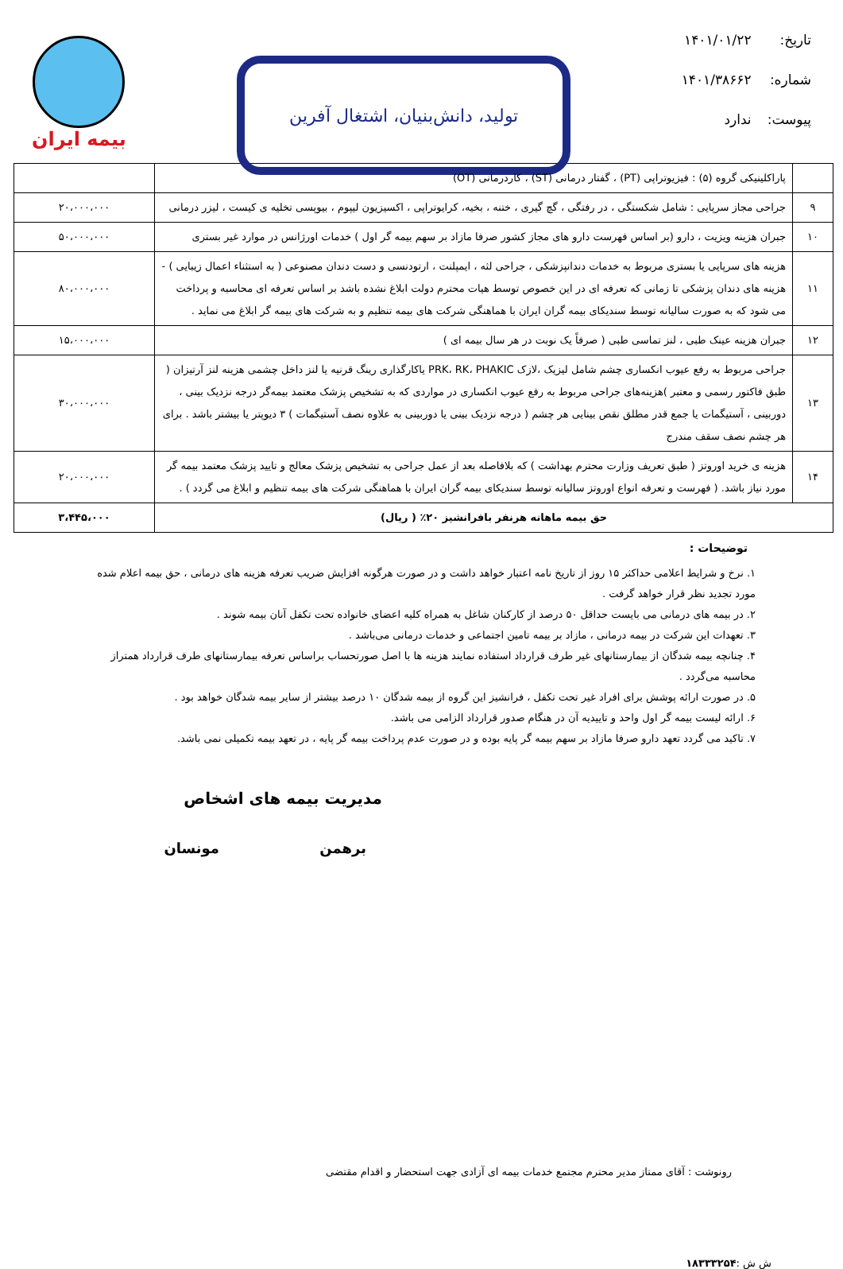تاریخ: ۱۴۰۱/۰۱/۲۲
شماره: ۱۴۰۱/۳۸۶۶۲
پیوست: ندارد
تولید، دانش‌بنیان، اشتغال آفرین
بیمه ایران
| | پاراکلینیکی گروه (۵) : فیزیوتراپی (PT) ، گفتار درمانی (ST) ، کاردرمانی (OT) | |
| ۹ | جراحی مجاز سرپایی : شامل شکستگی ، در رفتگی ، گچ گیری ، ختنه ، بخیه، کرایوتراپی ، اکسیزیون لیپوم ، بیوپسی تخلیه ی کیست ، لیزر درمانی | ۲۰،۰۰۰،۰۰۰ |
| ۱۰ | جبران هزینه ویزیت ، دارو (بر اساس فهرست دارو های مجاز کشور صرفا مازاد بر سهم بیمه گر اول ) خدمات اورژانس در موارد غیر بستری | ۵۰،۰۰۰،۰۰۰ |
| ۱۱ | هزینه های سرپایی یا بستری مربوط به خدمات دندانپزشکی ، جراحی لثه ، ایمپلنت ، ارتودنسی و دست دندان مصنوعی ( به استثناء اعمال زیبایی ) - هزینه های دندان پزشکی تا زمانی که تعرفه ای در این خصوص توسط هیات محترم دولت ابلاغ نشده باشد بر اساس تعرفه ای محاسبه و پرداخت می شود که به صورت سالیانه توسط سندیکای بیمه گران ایران با هماهنگی شرکت های بیمه تنظیم و به شرکت های بیمه گر ابلاغ می نماید . | ۸۰،۰۰۰،۰۰۰ |
| ۱۲ | جبران هزینه عینک طبی ، لنز تماسی طبی ( صرفاً یک نوبت در هر سال بیمه ای ) | ۱۵،۰۰۰،۰۰۰ |
| ۱۳ | جراحی مربوط به رفع عیوب انکساری چشم شامل لیزیک ،لازک PRK، RK، PHAKIC یاکارگذاری رینگ قرنیه یا لنز داخل چشمی هزینه لنز آرتیزان ( طبق فاکتور رسمی و معتبر )هزینه‌های جراحی مربوط به رفع عیوب انکساری در مواردی که به تشخیص پزشک معتمد بیمه‌گر درجه نزدیک بینی ، دوربینی ، آستیگمات یا جمع قدر مطلق نقص بینایی هر چشم ( درجه نزدیک بینی یا دوربینی به علاوه نصف آستیگمات ) ۳ دیوپتر یا بیشتر باشد . برای هر چشم نصف سقف مندرج | ۳۰،۰۰۰،۰۰۰ |
| ۱۴ | هزینه ی خرید اوروتز ( طبق تعریف وزارت محترم بهداشت ) که بلافاصله بعد از عمل جراحی به تشخیص پزشک معالج و تایید پزشک معتمد بیمه گر مورد نیاز باشد. ( فهرست و تعرفه انواع اوروتز سالیانه توسط سندیکای بیمه گران ایران با هماهنگی شرکت های بیمه تنظیم و ابلاغ می گردد ) . | ۲۰،۰۰۰،۰۰۰ |
| حق بیمه ماهانه هرنفر بافرانشیز ۲۰٪ ( ریال) | | ۳،۴۴۵،۰۰۰ |
توضیحات :
۱. نرخ و شرایط اعلامی حداکثر ۱۵ روز از تاریخ نامه اعتبار خواهد داشت و در صورت هرگونه افزایش ضریب تعرفه هزینه های درمانی ، حق بیمه اعلام شده مورد تجدید نظر قرار خواهد گرفت .
۲. در بیمه های درمانی می بایست حداقل ۵۰ درصد از کارکنان شاغل به همراه کلیه اعضای خانواده تحت تکفل آنان بیمه شوند .
۳. تعهدات این شرکت در بیمه درمانی ، مازاد بر بیمه تامین اجتماعی و خدمات درمانی می‌باشد .
۴. چنانچه بیمه شدگان از بیمارستانهای غیر طرف قرارداد استفاده نمایند هزینه ها با اصل صورتحساب براساس تعرفه بیمارستانهای طرف قرارداد همتراز محاسبه می‌گردد .
۵. در صورت ارائه پوشش برای افراد غیر تحت تکفل ، فرانشیز این گروه از بیمه شدگان ۱۰ درصد بیشتر از سایر بیمه شدگان خواهد بود .
۶. ارائه لیست بیمه گر اول واحد و تاییدیه آن در هنگام صدور قرارداد الزامی می باشد.
۷. تاکید می گردد تعهد دارو صرفا مازاد بر سهم بیمه گر پایه بوده و در صورت عدم پرداخت بیمه گر پایه ، در تعهد بیمه تکمیلی نمی باشد.
مدیریت بیمه های اشخاص
برهمن مونسان
رونوشت : آقای ممتاز مدیر محترم مجتمع خدمات بیمه ای آزادی جهت استحضار و اقدام مقتضی
ش ش :۱۸۳۳۳۲۵۴